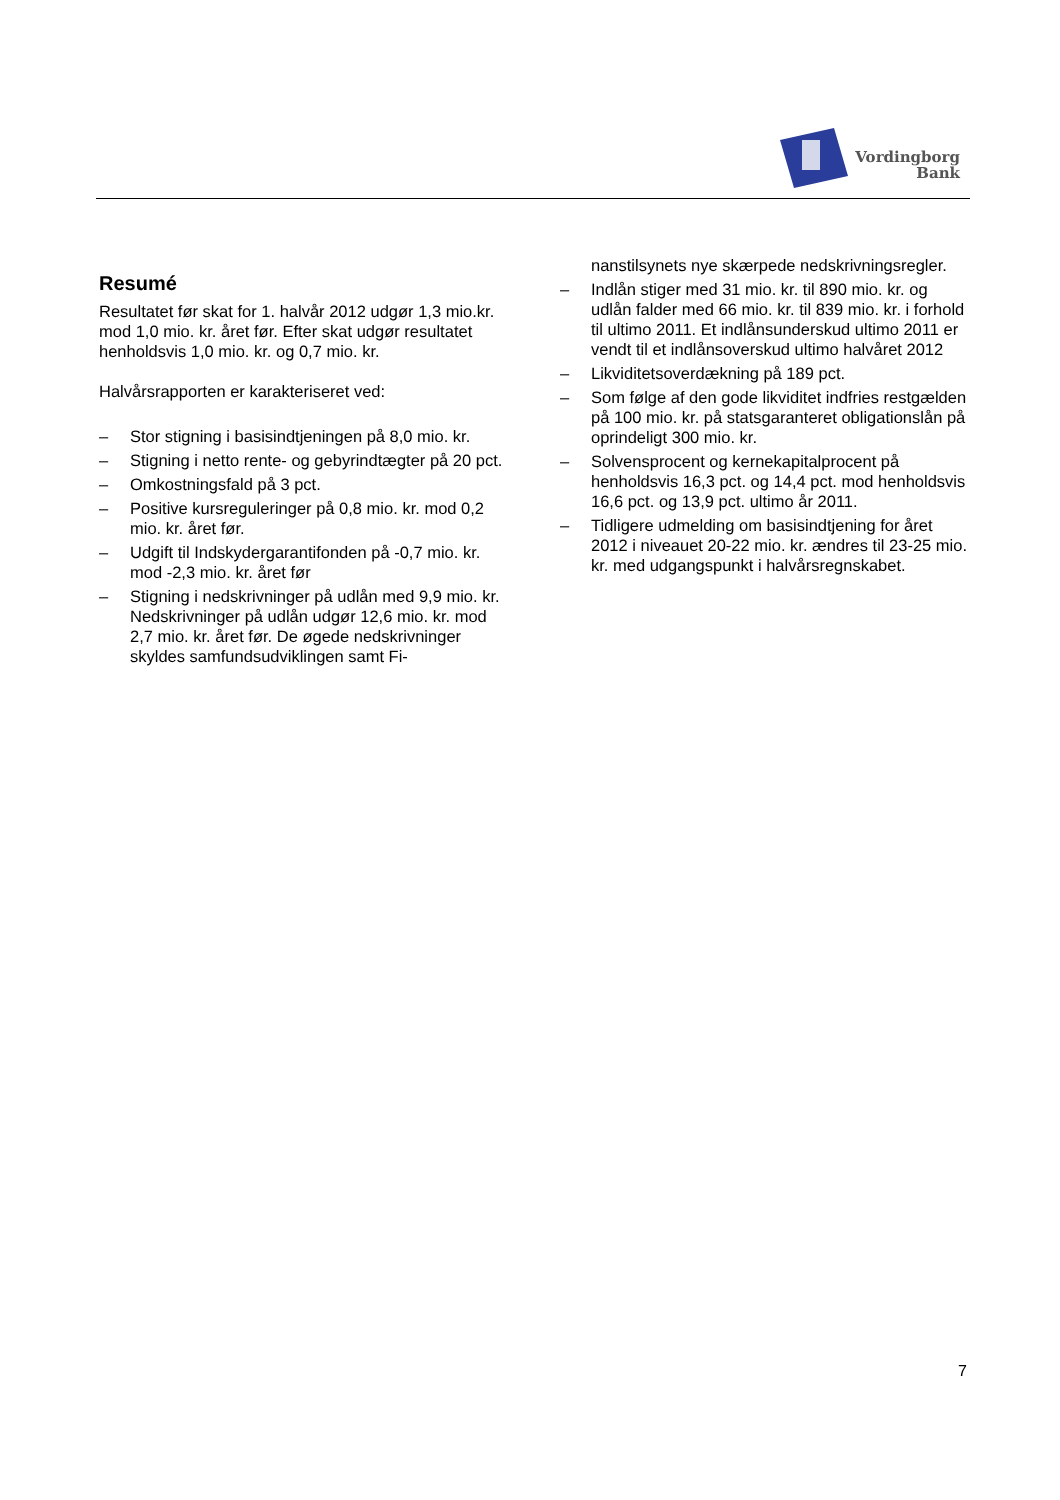Vordingborg
Bank
Resumé
Resultatet før skat for 1. halvår 2012 udgør 1,3 mio.kr. mod 1,0 mio. kr. året før. Efter skat udgør resultatet henholdsvis 1,0 mio. kr. og 0,7 mio. kr.
Halvårsrapporten er karakteriseret ved:
– Stor stigning i basisindtjeningen på 8,0 mio. kr.
– Stigning i netto rente- og gebyrindtægter på 20 pct.
– Omkostningsfald på 3 pct.
– Positive kursreguleringer på 0,8 mio. kr. mod 0,2 mio. kr. året før.
– Udgift til Indskydergarantifonden på -0,7 mio. kr. mod -2,3 mio. kr. året før
– Stigning i nedskrivninger på udlån med 9,9 mio. kr. Nedskrivninger på udlån udgør 12,6 mio. kr. mod 2,7 mio. kr. året før. De øgede nedskrivninger skyldes samfundsudviklingen samt Fi-
nanstilsynets nye skærpede nedskrivningsregler.
– Indlån stiger med 31 mio. kr. til 890 mio. kr. og udlån falder med 66 mio. kr. til 839 mio. kr. i forhold til ultimo 2011. Et indlånsunderskud ultimo 2011 er vendt til et indlånsoverskud ultimo halvåret 2012
– Likviditetsoverdækning på 189 pct.
– Som følge af den gode likviditet indfries restgælden på 100 mio. kr. på statsgaranteret obligationslån på oprindeligt 300 mio. kr.
– Solvensprocent og kernekapitalprocent på henholdsvis 16,3 pct. og 14,4 pct. mod henholdsvis 16,6 pct. og 13,9 pct. ultimo år 2011.
– Tidligere udmelding om basisindtjening for året 2012 i niveauet 20-22 mio. kr. ændres til 23-25 mio. kr. med udgangspunkt i halvårsregnskabet.
7